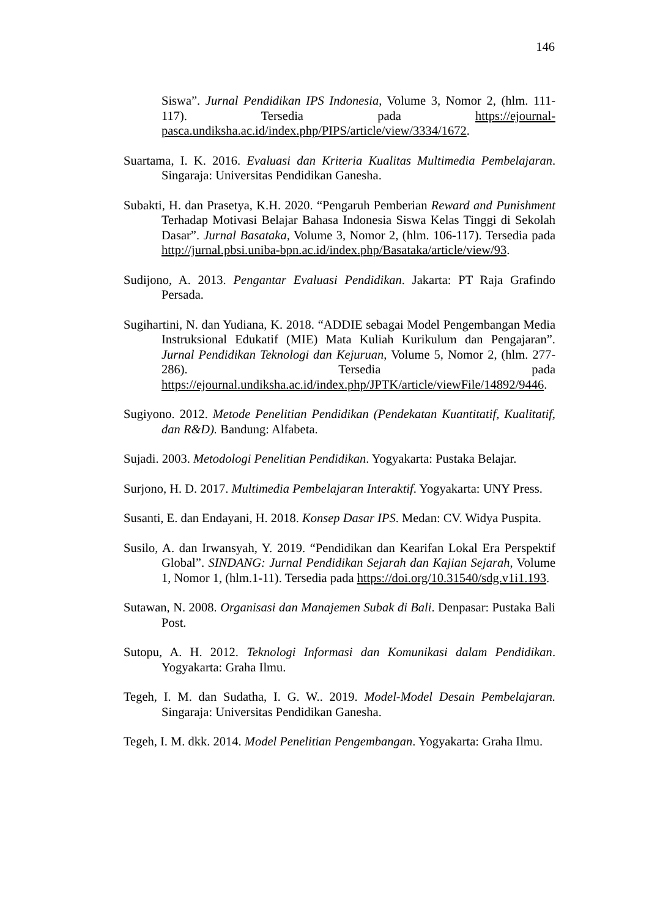146
Siswa”. Jurnal Pendidikan IPS Indonesia, Volume 3, Nomor 2, (hlm. 111-117). Tersedia pada https://ejournal-pasca.undiksha.ac.id/index.php/PIPS/article/view/3334/1672.
Suartama, I. K. 2016. Evaluasi dan Kriteria Kualitas Multimedia Pembelajaran. Singaraja: Universitas Pendidikan Ganesha.
Subakti, H. dan Prasetya, K.H. 2020. “Pengaruh Pemberian Reward and Punishment Terhadap Motivasi Belajar Bahasa Indonesia Siswa Kelas Tinggi di Sekolah Dasar”. Jurnal Basataka, Volume 3, Nomor 2, (hlm. 106-117). Tersedia pada http://jurnal.pbsi.uniba-bpn.ac.id/index.php/Basataka/article/view/93.
Sudijono, A. 2013. Pengantar Evaluasi Pendidikan. Jakarta: PT Raja Grafindo Persada.
Sugihartini, N. dan Yudiana, K. 2018. “ADDIE sebagai Model Pengembangan Media Instruksional Edukatif (MIE) Mata Kuliah Kurikulum dan Pengajaran”. Jurnal Pendidikan Teknologi dan Kejuruan, Volume 5, Nomor 2, (hlm. 277-286). Tersedia pada https://ejournal.undiksha.ac.id/index.php/JPTK/article/viewFile/14892/9446.
Sugiyono. 2012. Metode Penelitian Pendidikan (Pendekatan Kuantitatif, Kualitatif, dan R&D). Bandung: Alfabeta.
Sujadi. 2003. Metodologi Penelitian Pendidikan. Yogyakarta: Pustaka Belajar.
Surjono, H. D. 2017. Multimedia Pembelajaran Interaktif. Yogyakarta: UNY Press.
Susanti, E. dan Endayani, H. 2018. Konsep Dasar IPS. Medan: CV. Widya Puspita.
Susilo, A. dan Irwansyah, Y. 2019. “Pendidikan dan Kearifan Lokal Era Perspektif Global”. SINDANG: Jurnal Pendidikan Sejarah dan Kajian Sejarah, Volume 1, Nomor 1, (hlm.1-11). Tersedia pada https://doi.org/10.31540/sdg.v1i1.193.
Sutawan, N. 2008. Organisasi dan Manajemen Subak di Bali. Denpasar: Pustaka Bali Post.
Sutopu, A. H. 2012. Teknologi Informasi dan Komunikasi dalam Pendidikan. Yogyakarta: Graha Ilmu.
Tegeh, I. M. dan Sudatha, I. G. W.. 2019. Model-Model Desain Pembelajaran. Singaraja: Universitas Pendidikan Ganesha.
Tegeh, I. M. dkk. 2014. Model Penelitian Pengembangan. Yogyakarta: Graha Ilmu.